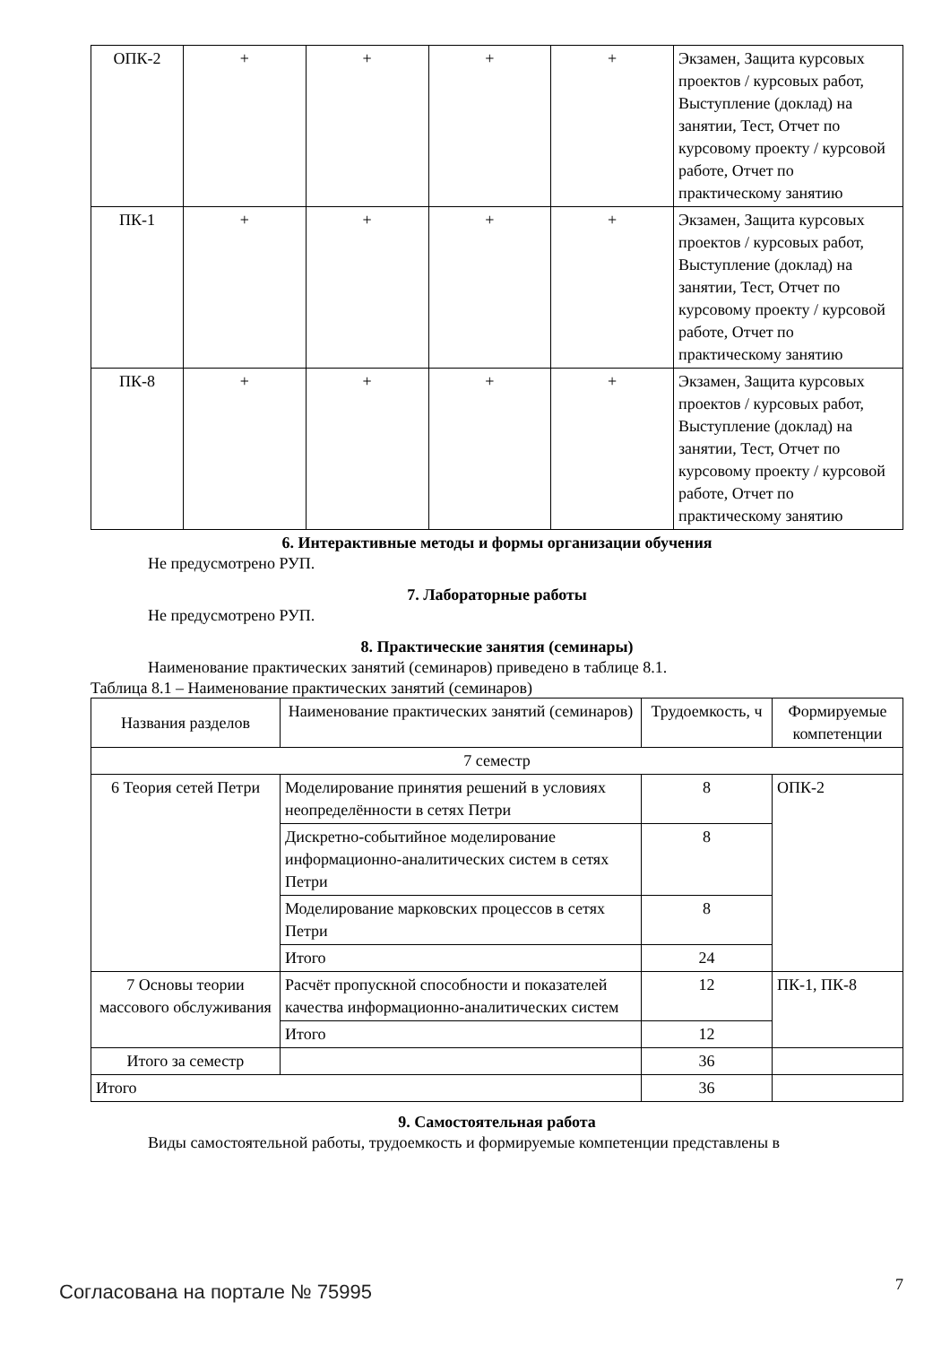| ОПК-2 | + | + | + | + | Экзамен, Защита курсовых проектов / курсовых работ, Выступление (доклад) на занятии, Тест, Отчет по курсовому проекту / курсовой работе, Отчет по практическому занятию |
| ПК-1 | + | + | + | + | Экзамен, Защита курсовых проектов / курсовых работ, Выступление (доклад) на занятии, Тест, Отчет по курсовому проекту / курсовой работе, Отчет по практическому занятию |
| ПК-8 | + | + | + | + | Экзамен, Защита курсовых проектов / курсовых работ, Выступление (доклад) на занятии, Тест, Отчет по курсовому проекту / курсовой работе, Отчет по практическому занятию |
6. Интерактивные методы и формы организации обучения
Не предусмотрено РУП.
7. Лабораторные работы
Не предусмотрено РУП.
8. Практические занятия (семинары)
Наименование практических занятий (семинаров) приведено в таблице 8.1.
Таблица 8.1 – Наименование практических занятий (семинаров)
| Названия разделов | Наименование практических занятий (семинаров) | Трудоемкость, ч | Формируемые компетенции |
| --- | --- | --- | --- |
| 7 семестр | | | |
| 6 Теория сетей Петри | Моделирование принятия решений в условиях неопределённости в сетях Петри | 8 | ОПК-2 |
| | Дискретно-событийное моделирование информационно-аналитических систем в сетях Петри | 8 | |
| | Моделирование марковских процессов в сетях Петри | 8 | |
| | Итого | 24 | |
| 7 Основы теории массового обслуживания | Расчёт пропускной способности и показателей качества информационно-аналитических систем | 12 | ПК-1, ПК-8 |
| | Итого | 12 | |
| Итого за семестр | | 36 | |
| Итого | | 36 | |
9. Самостоятельная работа
Виды самостоятельной работы, трудоемкость и формируемые компетенции представлены в
Согласована на портале № 75995 7